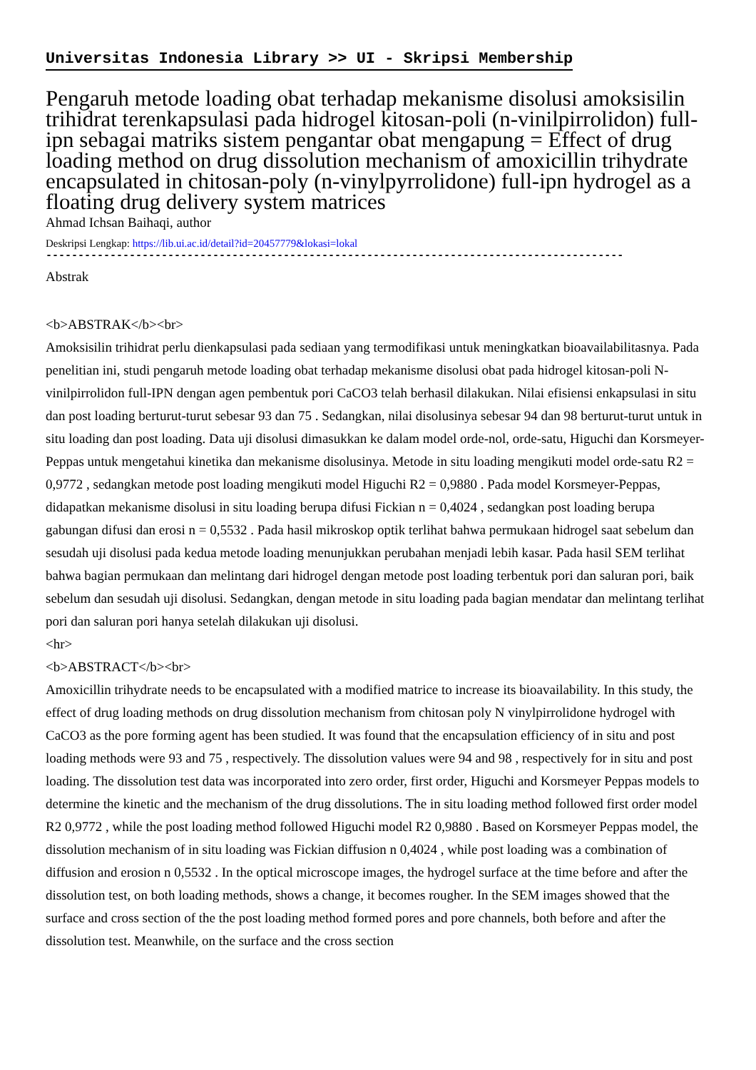Universitas Indonesia Library >> UI - Skripsi Membership
Pengaruh metode loading obat terhadap mekanisme disolusi amoksisilin trihidrat terenkapsulasi pada hidrogel kitosan-poli (n-vinilpirrolidon) full-ipn sebagai matriks sistem pengantar obat mengapung = Effect of drug loading method on drug dissolution mechanism of amoxicillin trihydrate encapsulated in chitosan-poly (n-vinylpyrrolidone) full-ipn hydrogel as a floating drug delivery system matrices
Ahmad Ichsan Baihaqi, author
Deskripsi Lengkap: https://lib.ui.ac.id/detail?id=20457779&lokasi=lokal
------------------------------------------------------------------------------------------
Abstrak
<b>ABSTRAK</b><br>
Amoksisilin trihidrat perlu dienkapsulasi pada sediaan yang termodifikasi untuk meningkatkan bioavailabilitasnya. Pada penelitian ini, studi pengaruh metode loading obat terhadap mekanisme disolusi obat pada hidrogel kitosan-poli N-vinilpirrolidon full-IPN dengan agen pembentuk pori CaCO3 telah berhasil dilakukan. Nilai efisiensi enkapsulasi in situ dan post loading berturut-turut sebesar 93 dan 75 . Sedangkan, nilai disolusinya sebesar 94 dan 98 berturut-turut untuk in situ loading dan post loading. Data uji disolusi dimasukkan ke dalam model orde-nol, orde-satu, Higuchi dan Korsmeyer-Peppas untuk mengetahui kinetika dan mekanisme disolusinya. Metode in situ loading mengikuti model orde-satu R2 = 0,9772 , sedangkan metode post loading mengikuti model Higuchi R2 = 0,9880 . Pada model Korsmeyer-Peppas, didapatkan mekanisme disolusi in situ loading berupa difusi Fickian n = 0,4024 , sedangkan post loading berupa gabungan difusi dan erosi n = 0,5532 . Pada hasil mikroskop optik terlihat bahwa permukaan hidrogel saat sebelum dan sesudah uji disolusi pada kedua metode loading menunjukkan perubahan menjadi lebih kasar. Pada hasil SEM terlihat bahwa bagian permukaan dan melintang dari hidrogel dengan metode post loading terbentuk pori dan saluran pori, baik sebelum dan sesudah uji disolusi. Sedangkan, dengan metode in situ loading pada bagian mendatar dan melintang terlihat pori dan saluran pori hanya setelah dilakukan uji disolusi.
<hr>
<b>ABSTRACT</b><br>
Amoxicillin trihydrate needs to be encapsulated with a modified matrice to increase its bioavailability. In this study, the effect of drug loading methods on drug dissolution mechanism from chitosan poly N vinylpirrolidone hydrogel with CaCO3 as the pore forming agent has been studied. It was found that the encapsulation efficiency of in situ and post loading methods were 93 and 75 , respectively. The dissolution values were 94 and 98 , respectively for in situ and post loading. The dissolution test data was incorporated into zero order, first order, Higuchi and Korsmeyer Peppas models to determine the kinetic and the mechanism of the drug dissolutions. The in situ loading method followed first order model R2 0,9772 , while the post loading method followed Higuchi model R2 0,9880 . Based on Korsmeyer Peppas model, the dissolution mechanism of in situ loading was Fickian diffusion n 0,4024 , while post loading was a combination of diffusion and erosion n 0,5532 . In the optical microscope images, the hydrogel surface at the time before and after the dissolution test, on both loading methods, shows a change, it becomes rougher. In the SEM images showed that the surface and cross section of the the post loading method formed pores and pore channels, both before and after the dissolution test. Meanwhile, on the surface and the cross section